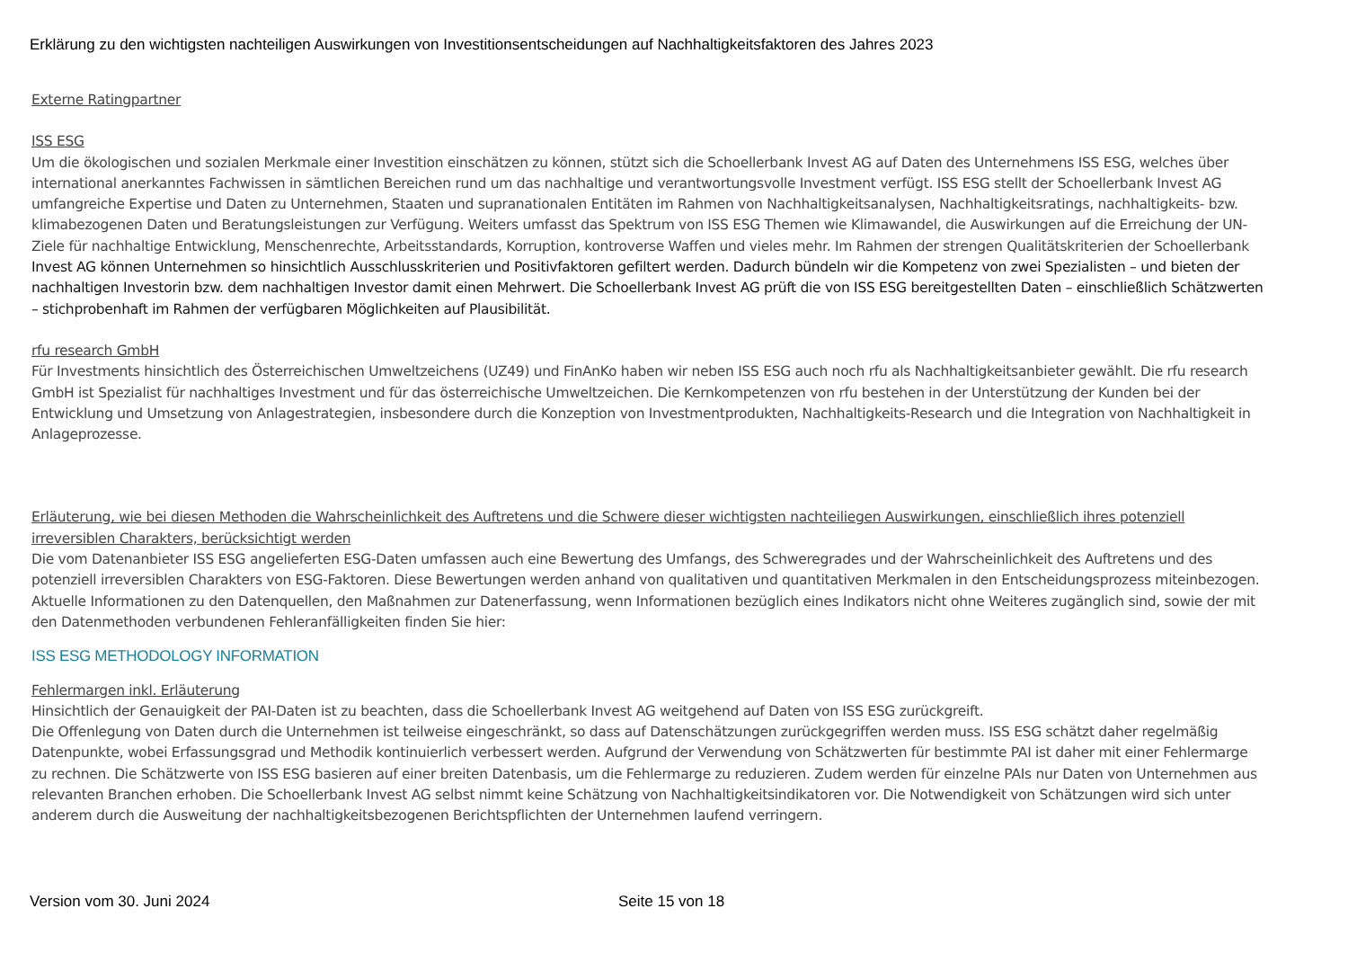Erklärung zu den wichtigsten nachteiligen Auswirkungen von Investitionsentscheidungen auf Nachhaltigkeitsfaktoren des Jahres 2023
Externe Ratingpartner
ISS ESG
Um die ökologischen und sozialen Merkmale einer Investition einschätzen zu können, stützt sich die Schoellerbank Invest AG auf Daten des Unternehmens ISS ESG, welches über international anerkanntes Fachwissen in sämtlichen Bereichen rund um das nachhaltige und verantwortungsvolle Investment verfügt. ISS ESG stellt der Schoellerbank Invest AG umfangreiche Expertise und Daten zu Unternehmen, Staaten und supranationalen Entitäten im Rahmen von Nachhaltigkeitsanalysen, Nachhaltigkeitsratings, nachhaltigkeits- bzw. klimabezogenen Daten und Beratungsleistungen zur Verfügung. Weiters umfasst das Spektrum von ISS ESG Themen wie Klimawandel, die Auswirkungen auf die Erreichung der UN-Ziele für nachhaltige Entwicklung, Menschenrechte, Arbeitsstandards, Korruption, kontroverse Waffen und vieles mehr. Im Rahmen der strengen Qualitätskriterien der Schoellerbank Invest AG können Unternehmen so hinsichtlich Ausschlusskriterien und Positivfaktoren gefiltert werden. Dadurch bündeln wir die Kompetenz von zwei Spezialisten – und bieten der nachhaltigen Investorin bzw. dem nachhaltigen Investor damit einen Mehrwert. Die Schoellerbank Invest AG prüft die von ISS ESG bereitgestellten Daten – einschließlich Schätzwerten – stichprobenhaft im Rahmen der verfügbaren Möglichkeiten auf Plausibilität.
rfu research GmbH
Für Investments hinsichtlich des Österreichischen Umweltzeichens (UZ49) und FinAnKo haben wir neben ISS ESG auch noch rfu als Nachhaltigkeitsanbieter gewählt. Die rfu research GmbH ist Spezialist für nachhaltiges Investment und für das österreichische Umweltzeichen. Die Kernkompetenzen von rfu bestehen in der Unterstützung der Kunden bei der Entwicklung und Umsetzung von Anlagestrategien, insbesondere durch die Konzeption von Investmentprodukten, Nachhaltigkeits-Research und die Integration von Nachhaltigkeit in Anlageprozesse.
Erläuterung, wie bei diesen Methoden die Wahrscheinlichkeit des Auftretens und die Schwere dieser wichtigsten nachteiliegen Auswirkungen, einschließlich ihres potenziell irreversiblen Charakters, berücksichtigt werden
Die vom Datenanbieter ISS ESG angelieferten ESG-Daten umfassen auch eine Bewertung des Umfangs, des Schweregrades und der Wahrscheinlichkeit des Auftretens und des potenziell irreversiblen Charakters von ESG-Faktoren. Diese Bewertungen werden anhand von qualitativen und quantitativen Merkmalen in den Entscheidungsprozess miteinbezogen. Aktuelle Informationen zu den Datenquellen, den Maßnahmen zur Datenerfassung, wenn Informationen bezüglich eines Indikators nicht ohne Weiteres zugänglich sind, sowie der mit den Datenmethoden verbundenen Fehleranfälligkeiten finden Sie hier:
ISS ESG METHODOLOGY INFORMATION
Fehlermargen inkl. Erläuterung
Hinsichtlich der Genauigkeit der PAI-Daten ist zu beachten, dass die Schoellerbank Invest AG weitgehend auf Daten von ISS ESG zurückgreift.
Die Offenlegung von Daten durch die Unternehmen ist teilweise eingeschränkt, so dass auf Datenschätzungen zurückgegriffen werden muss. ISS ESG schätzt daher regelmäßig Datenpunkte, wobei Erfassungsgrad und Methodik kontinuierlich verbessert werden. Aufgrund der Verwendung von Schätzwerten für bestimmte PAI ist daher mit einer Fehlermarge zu rechnen. Die Schätzwerte von ISS ESG basieren auf einer breiten Datenbasis, um die Fehlermarge zu reduzieren. Zudem werden für einzelne PAIs nur Daten von Unternehmen aus relevanten Branchen erhoben. Die Schoellerbank Invest AG selbst nimmt keine Schätzung von Nachhaltigkeitsindikatoren vor. Die Notwendigkeit von Schätzungen wird sich unter anderem durch die Ausweitung der nachhaltigkeitsbezogenen Berichtspflichten der Unternehmen laufend verringern.
Version vom 30. Juni 2024 Seite 15 von 18